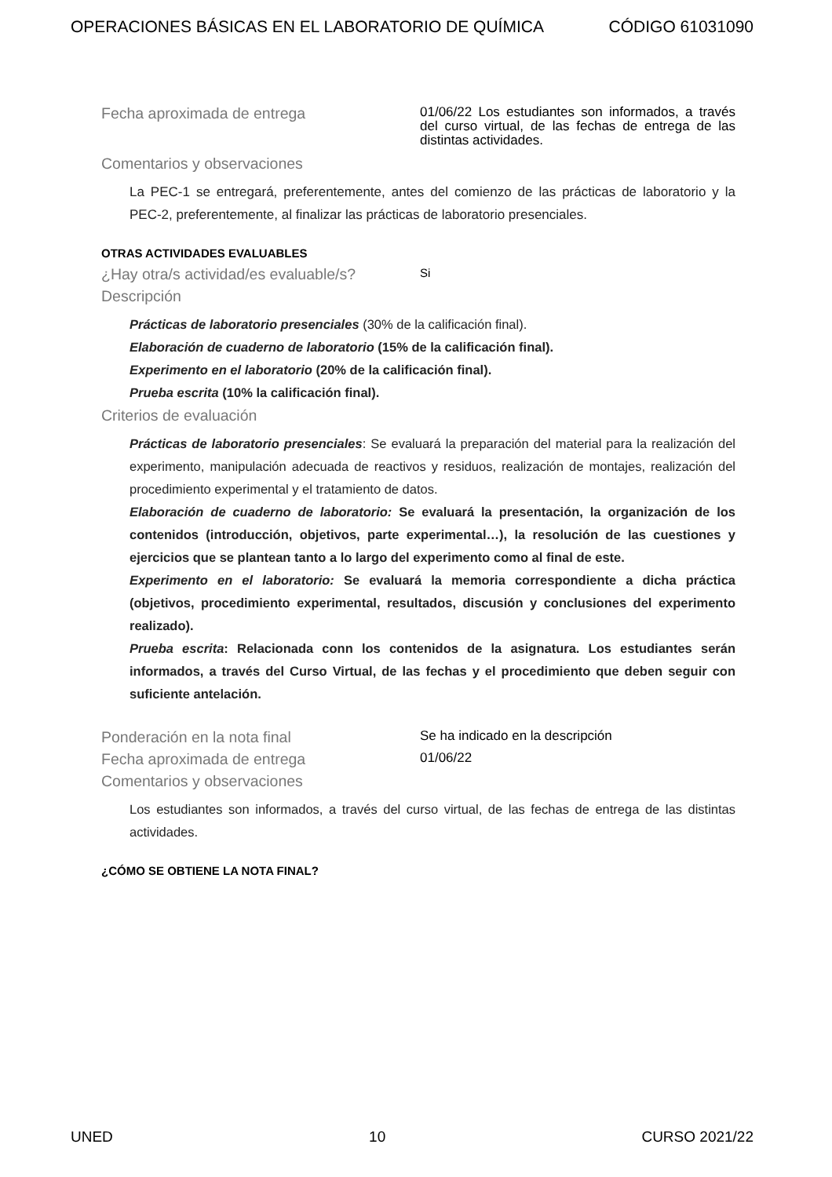OPERACIONES BÁSICAS EN EL LABORATORIO DE QUÍMICA CÓDIGO 61031090
Fecha aproximada de entrega
01/06/22 Los estudiantes son informados, a través del curso virtual, de las fechas de entrega de las distintas actividades.
Comentarios y observaciones
La PEC-1 se entregará, preferentemente, antes del comienzo de las prácticas de laboratorio y la PEC-2, preferentemente, al finalizar las prácticas de laboratorio presenciales.
OTRAS ACTIVIDADES EVALUABLES
¿Hay otra/s actividad/es evaluable/s?
Si
Descripción
Prácticas de laboratorio presenciales (30% de la calificación final).
Elaboración de cuaderno de laboratorio (15% de la calificación final).
Experimento en el laboratorio (20% de la calificación final).
Prueba escrita (10% la calificación final).
Criterios de evaluación
Prácticas de laboratorio presenciales: Se evaluará la preparación del material para la realización del experimento, manipulación adecuada de reactivos y residuos, realización de montajes, realización del procedimiento experimental y el tratamiento de datos.
Elaboración de cuaderno de laboratorio: Se evaluará la presentación, la organización de los contenidos (introducción, objetivos, parte experimental…), la resolución de las cuestiones y ejercicios que se plantean tanto a lo largo del experimento como al final de este.
Experimento en el laboratorio: Se evaluará la memoria correspondiente a dicha práctica (objetivos, procedimiento experimental, resultados, discusión y conclusiones del experimento realizado).
Prueba escrita: Relacionada conn los contenidos de la asignatura. Los estudiantes serán informados, a través del Curso Virtual, de las fechas y el procedimiento que deben seguir con suficiente antelación.
Ponderación en la nota final
Se ha indicado en la descripción
Fecha aproximada de entrega
01/06/22
Comentarios y observaciones
Los estudiantes son informados, a través del curso virtual, de las fechas de entrega de las distintas actividades.
¿CÓMO SE OBTIENE LA NOTA FINAL?
UNED 10 CURSO 2021/22